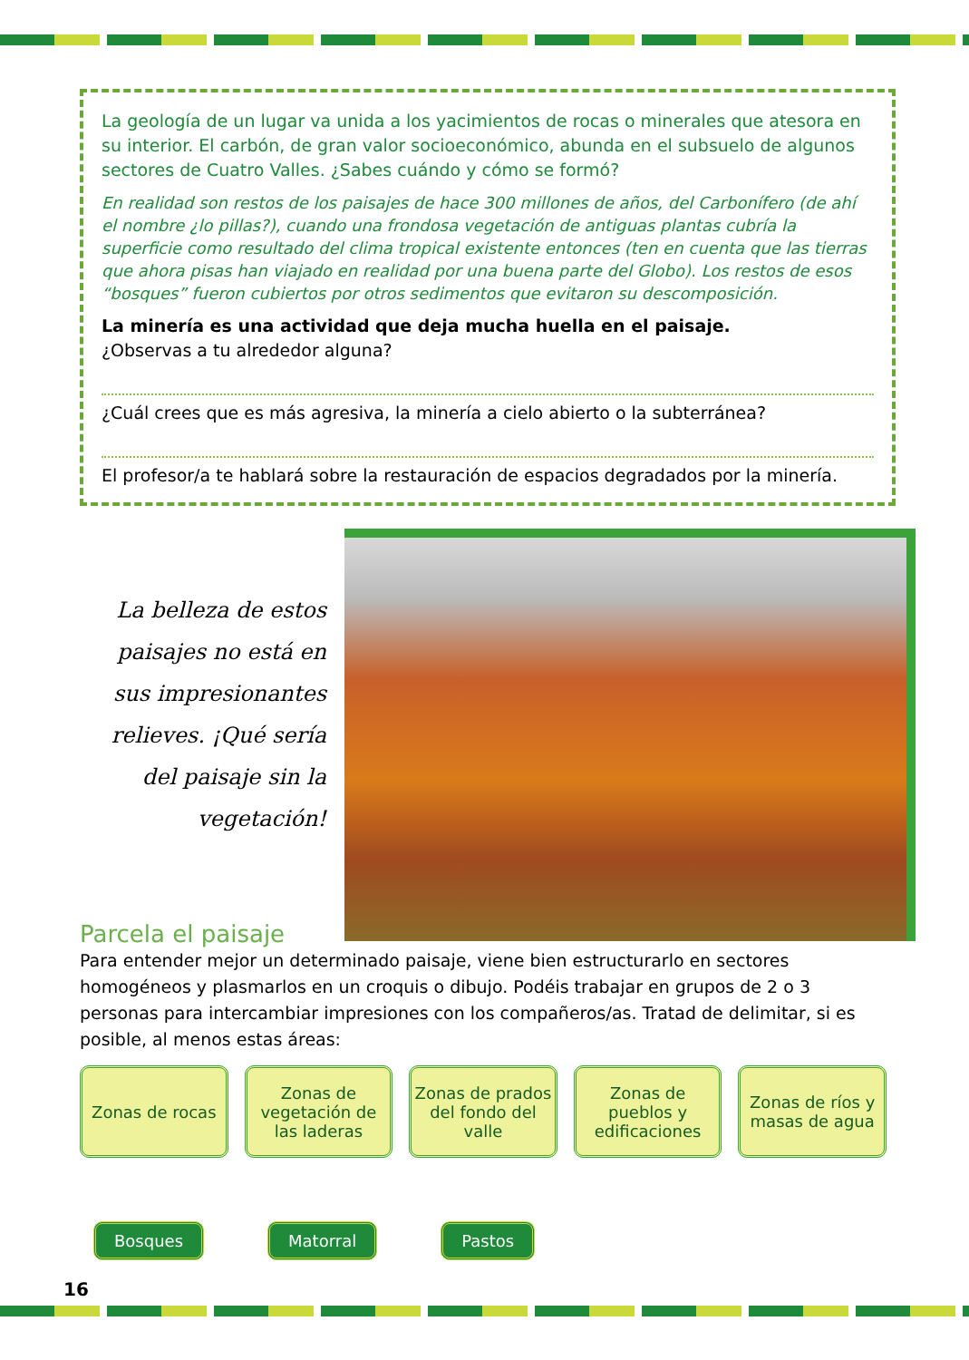La geología de un lugar va unida a los yacimientos de rocas o minerales que atesora en su interior. El carbón, de gran valor socioeconómico, abunda en el subsuelo de algunos sectores de Cuatro Valles. ¿Sabes cuándo y cómo se formó?
En realidad son restos de los paisajes de hace 300 millones de años, del Carbonífero (de ahí el nombre ¿lo pillas?), cuando una frondosa vegetación de antiguas plantas cubría la superficie como resultado del clima tropical existente entonces (ten en cuenta que las tierras que ahora pisas han viajado en realidad por una buena parte del Globo). Los restos de esos “bosques” fueron cubiertos por otros sedimentos que evitaron su descomposición.
La minería es una actividad que deja mucha huella en el paisaje.
¿Observas a tu alrededor alguna?
¿Cuál crees que es más agresiva, la minería a cielo abierto o la subterránea?
El profesor/a te hablará sobre la restauración de espacios degradados por la minería.
La belleza de estos paisajes no está en sus impresionantes relieves. ¡Qué sería del paisaje sin la vegetación!
Parcela el paisaje
Para entender mejor un determinado paisaje, viene bien estructurarlo en sectores homogéneos y plasmarlos en un croquis o dibujo. Podéis trabajar en grupos de 2 o 3 personas para intercambiar impresiones con los compañeros/as. Tratad de delimitar, si es posible, al menos estas áreas:
Zonas de rocas Zonas de vegetación de las laderas
Zonas de prados del fondo del valle
Zonas de pueblos y edificaciones
Zonas de ríos y masas de agua
Bosques Matorral Pastos
16